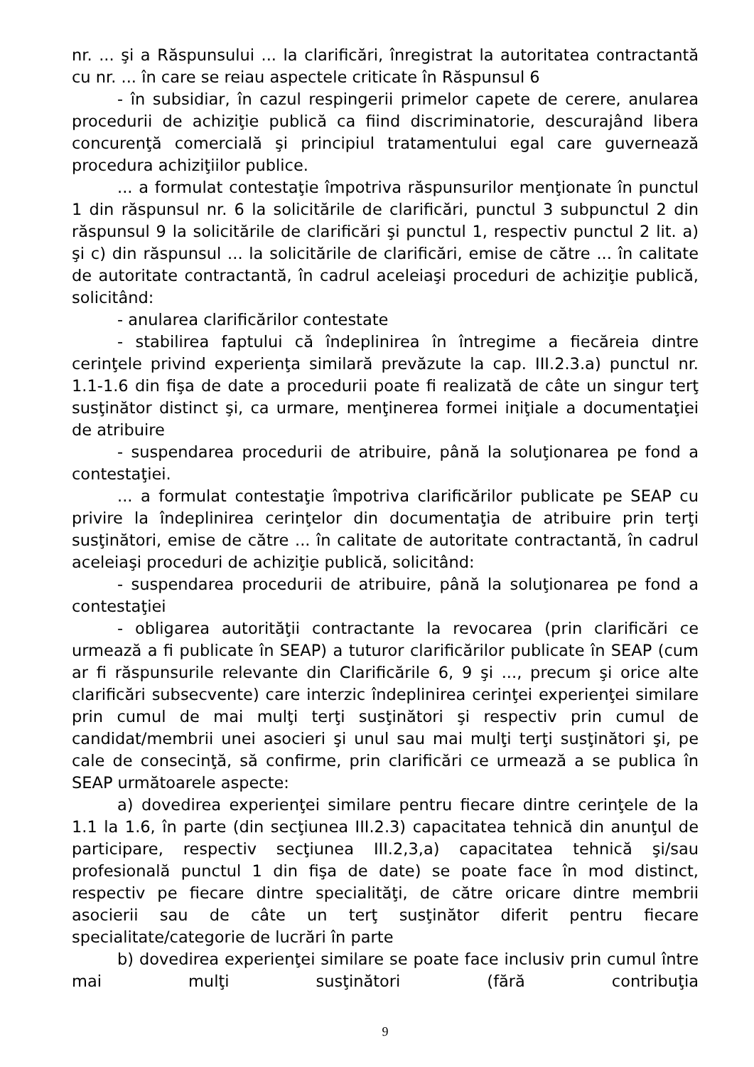nr. ... şi a Răspunsului ... la clarificări, înregistrat la autoritatea contractantă cu nr. ... în care se reiau aspectele criticate în Răspunsul 6
- în subsidiar, în cazul respingerii primelor capete de cerere, anularea procedurii de achiziţie publică ca fiind discriminatorie, descurajând libera concurenţă comercială şi principiul tratamentului egal care guvernează procedura achiziţiilor publice.
... a formulat contestaţie împotriva răspunsurilor menţionate în punctul 1 din răspunsul nr. 6 la solicitările de clarificări, punctul 3 subpunctul 2 din răspunsul 9 la solicitările de clarificări şi punctul 1, respectiv punctul 2 lit. a) şi c) din răspunsul ... la solicitările de clarificări, emise de către ... în calitate de autoritate contractantă, în cadrul aceleiaşi proceduri de achiziţie publică, solicitând:
- anularea clarificărilor contestate
- stabilirea faptului că îndeplinirea în întregime a fiecăreia dintre cerinţele privind experienţa similară prevăzute la cap. III.2.3.a) punctul nr. 1.1-1.6 din fişa de date a procedurii poate fi realizată de câte un singur terţ susţinător distinct şi, ca urmare, menţinerea formei iniţiale a documentaţiei de atribuire
- suspendarea procedurii de atribuire, până la soluţionarea pe fond a contestaţiei.
... a formulat contestaţie împotriva clarificărilor publicate pe SEAP cu privire la îndeplinirea cerinţelor din documentaţia de atribuire prin terţi susţinători, emise de către ... în calitate de autoritate contractantă, în cadrul aceleiaşi proceduri de achiziţie publică, solicitând:
- suspendarea procedurii de atribuire, până la soluţionarea pe fond a contestaţiei
- obligarea autorităţii contractante la revocarea (prin clarificări ce urmează a fi publicate în SEAP) a tuturor clarificărilor publicate în SEAP (cum ar fi răspunsurile relevante din Clarificările 6, 9 şi ..., precum şi orice alte clarificări subsecvente) care interzic îndeplinirea cerinţei experienţei similare prin cumul de mai mulţi terţi susţinători şi respectiv prin cumul de candidat/membrii unei asocieri şi unul sau mai mulţi terţi susţinători şi, pe cale de consecinţă, să confirme, prin clarificări ce urmează a se publica în SEAP următoarele aspecte:
a) dovedirea experienţei similare pentru fiecare dintre cerinţele de la 1.1 la 1.6, în parte (din secţiunea III.2.3) capacitatea tehnică din anunţul de participare, respectiv secţiunea III.2,3,a) capacitatea tehnică şi/sau profesională punctul 1 din fişa de date) se poate face în mod distinct, respectiv pe fiecare dintre specialităţi, de către oricare dintre membrii asocierii sau de câte un terţ susţinător diferit pentru fiecare specialitate/categorie de lucrări în parte
b) dovedirea experienţei similare se poate face inclusiv prin cumul între mai mulţi susţinători (fără contribuţia
9